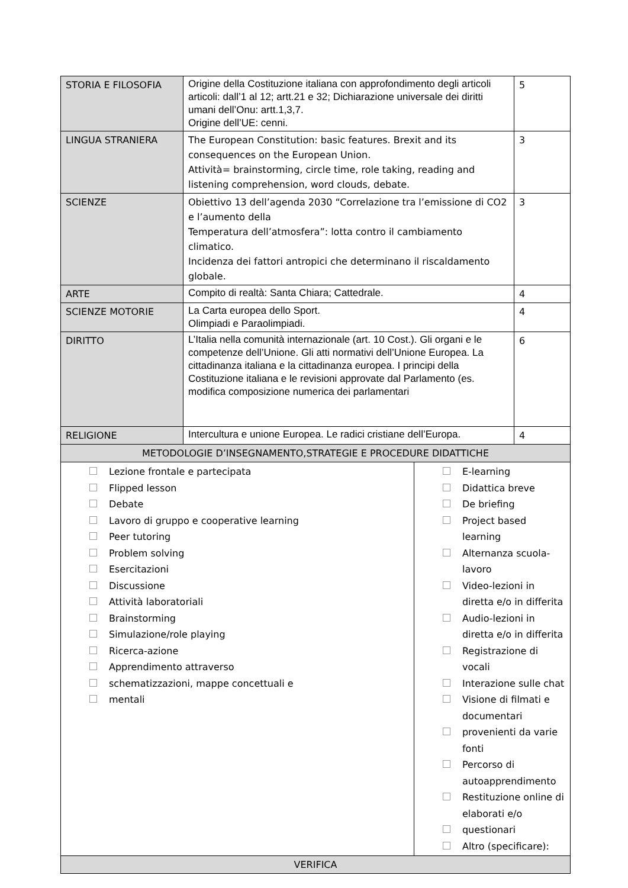| STORIA E FILOSOFIA | Origine della Costituzione italiana con approfondimento degli articoli articoli: dall’1 al 12; artt.21 e 32; Dichiarazione universale dei diritti umani dell’Onu: artt.1,3,7. Origine dell’UE: cenni. | | 5 |
| LINGUA STRANIERA | The European Constitution: basic features. Brexit and its consequences on the European Union. Attività= brainstorming, circle time, role taking, reading and listening comprehension, word clouds, debate. | | 3 |
| SCIENZE | Obiettivo 13 dell’agenda 2030 “Correlazione tra l’emissione di CO2 e l’aumento della Temperatura dell’atmosfera”: lotta contro il cambiamento climatico. Incidenza dei fattori antropici che determinano il riscaldamento globale. | | 3 |
| ARTE | Compito di realtà: Santa Chiara; Cattedrale. | | 4 |
| SCIENZE MOTORIE | La Carta europea dello Sport. Olimpiadi e Paraolimpiadi. | | 4 |
| DIRITTO | L’Italia nella comunità internazionale (art. 10 Cost.). Gli organi e le competenze dell’Unione. Gli atti normativi dell’Unione Europea. La cittadinanza italiana e la cittadinanza europea. I principi della Costituzione italiana e le revisioni approvate dal Parlamento (es. modifica composizione numerica dei parlamentari | | 6 |
| RELIGIONE | Intercultura e unione Europea. Le radici cristiane dell’Europa. | | 4 |
| METODOLOGIE D’INSEGNAMENTO,STRATEGIE E PROCEDURE DIDATTICHE | | | |
| Lezione frontale e partecipata Flipped lesson Debate Lavoro di gruppo e cooperative learning Peer tutoring Problem solving Esercitazioni Discussione Attività laboratoriali Brainstorming Simulazione/role playing Ricerca-azione Apprendimento attraverso schematizzazioni, mappe concettuali e mentali | | E-learning Didattica breve De briefing Project based learning Alternanza scuola-lavoro Video-lezioni in diretta e/o in differita Audio-lezioni in diretta e/o in differita Registrazione di vocali Interazione sulle chat Visione di filmati e documentari provenienti da varie fonti Percorso di autoapprendimento Restituzione online di elaborati e/o questionari Altro (specificare): | |
| VERIFICA | | | |